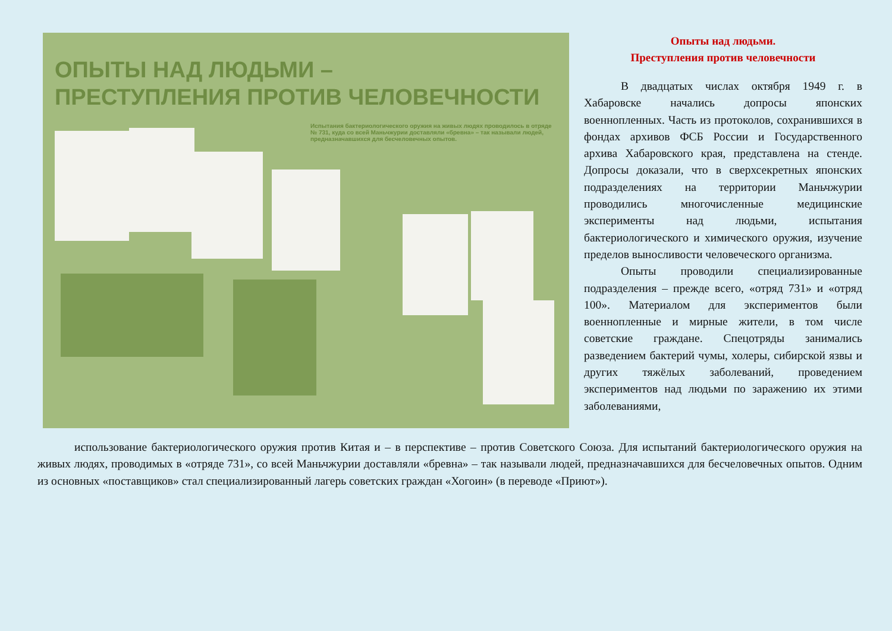ОПЫТЫ НАД ЛЮДЬМИ –
ПРЕСТУПЛЕНИЯ ПРОТИВ ЧЕЛОВЕЧНОСТИ
Испытания бактериологического оружия на живых людях проводилось в отряде № 731, куда со всей Маньчжурии доставляли «бревна» – так называли людей, предназначавшихся для бесчеловечных опытов.
Опыты над людьми.
Преступления против человечности
В двадцатых числах октября 1949 г. в Хабаровске начались допросы японских военнопленных. Часть из протоколов, сохранившихся в фондах архивов ФСБ России и Государственного архива Хабаровского края, представлена на стенде. Допросы доказали, что в сверхсекретных японских подразделениях на территории Маньчжурии проводились многочисленные медицинские эксперименты над людьми, испытания бактериологического и химического оружия, изучение пределов выносливости человеческого организма.
Опыты проводили специализированные подразделения – прежде всего, «отряд 731» и «отряд 100». Материалом для экспериментов были военнопленные и мирные жители, в том числе советские граждане. Спецотряды занимались разведением бактерий чумы, холеры, сибирской язвы и других тяжёлых заболеваний, проведением экспериментов над людьми по заражению их этими заболеваниями,
использование бактериологического оружия против Китая и – в перспективе – против Советского Союза. Для испытаний бактериологического оружия на живых людях, проводимых в «отряде 731», со всей Маньчжурии доставляли «бревна» – так называли людей, предназначавшихся для бесчеловечных опытов. Одним из основных «поставщиков» стал специализированный лагерь советских граждан «Хогоин» (в переводе «Приют»).